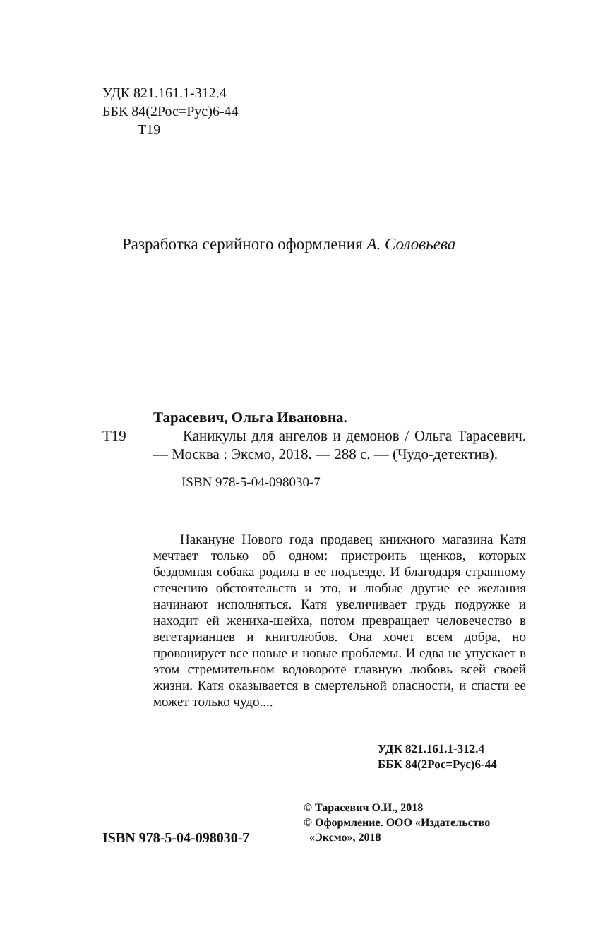УДК 821.161.1-312.4
ББК 84(2Рос=Рус)6-44
Т19
Разработка серийного оформления А. Соловьева
Тарасевич, Ольга Ивановна.
Т19  Каникулы для ангелов и демонов / Ольга Тарасевич. — Москва : Эксмо, 2018. — 288 с. — (Чудо-детектив).
ISBN 978-5-04-098030-7
  Накануне Нового года продавец книжного магазина Катя мечтает только об одном: пристроить щенков, которых бездомная собака родила в ее подъезде. И благодаря странному стечению обстоятельств и это, и любые другие ее желания начинают исполняться. Катя увеличивает грудь подружке и находит ей жениха-шейха, потом превращает человечество в вегетарианцев и книголюбов. Она хочет всем добра, но провоцирует все новые и новые проблемы. И едва не упускает в этом стремительном водовороте главную любовь всей своей жизни. Катя оказывается в смертельной опасности, и спасти ее может только чудо....
УДК 821.161.1-312.4
ББК 84(2Рос=Рус)6-44
© Тарасевич О.И., 2018
© Оформление. ООО «Издательство
«Эксмо», 2018
ISBN 978-5-04-098030-7